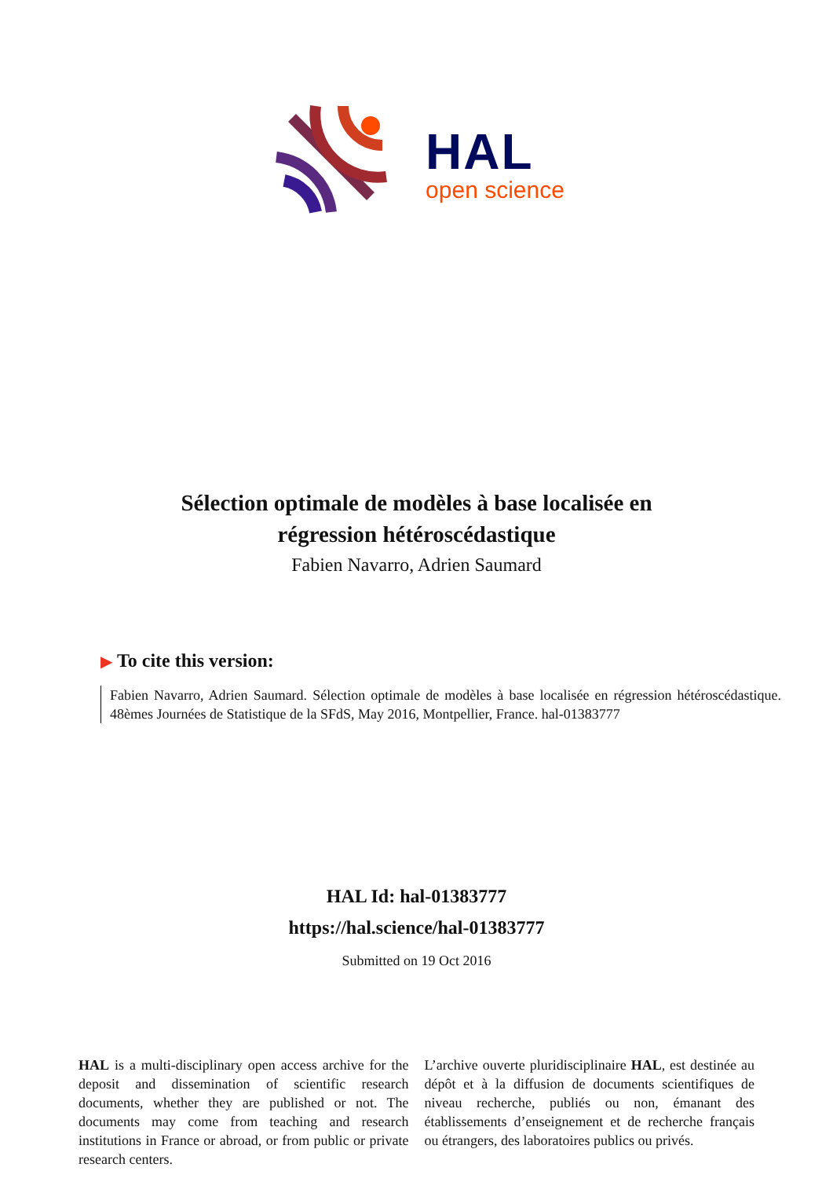HAL
open science
Sélection optimale de modèles à base localisée en
régression hétéroscédastique
Fabien Navarro, Adrien Saumard
▶ To cite this version:
Fabien Navarro, Adrien Saumard. Sélection optimale de modèles à base localisée en régression hétéroscédastique. 48èmes Journées de Statistique de la SFdS, May 2016, Montpellier, France. hal-01383777
HAL Id: hal-01383777
https://hal.science/hal-01383777
Submitted on 19 Oct 2016
HAL is a multi-disciplinary open access archive for the deposit and dissemination of scientific research documents, whether they are published or not. The documents may come from teaching and research institutions in France or abroad, or from public or private research centers.
L’archive ouverte pluridisciplinaire HAL, est destinée au dépôt et à la diffusion de documents scientifiques de niveau recherche, publiés ou non, émanant des établissements d’enseignement et de recherche français ou étrangers, des laboratoires publics ou privés.